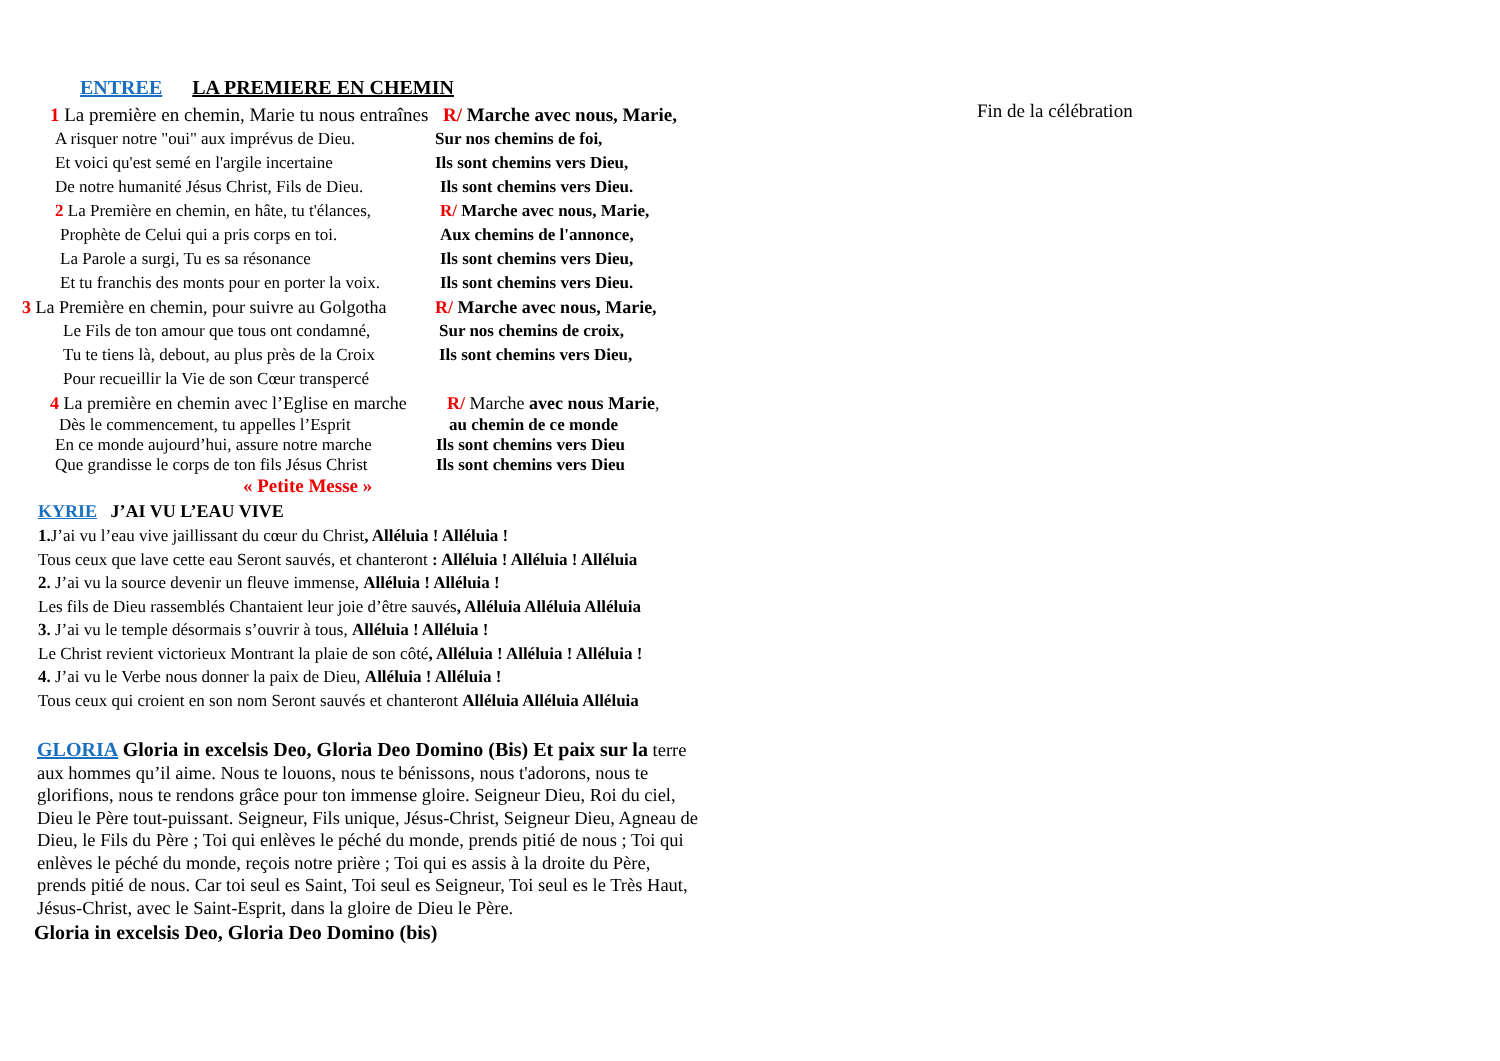ENTREE LA PREMIERE EN CHEMIN
1 La première en chemin, Marie tu nous entraînes R/ Marche avec nous, Marie,
A risquer notre "oui" aux imprévus de Dieu. Sur nos chemins de foi,
Et voici qu'est semé en l'argile incertaine Ils sont chemins vers Dieu,
De notre humanité Jésus Christ, Fils de Dieu. Ils sont chemins vers Dieu.
2 La Première en chemin, en hâte, tu t'élances, R/ Marche avec nous, Marie,
Prophète de Celui qui a pris corps en toi. Aux chemins de l'annonce,
La Parole a surgi, Tu es sa résonance Ils sont chemins vers Dieu,
Et tu franchis des monts pour en porter la voix. Ils sont chemins vers Dieu.
3 La Première en chemin, pour suivre au Golgotha R/ Marche avec nous, Marie,
Le Fils de ton amour que tous ont condamné, Sur nos chemins de croix,
Tu te tiens là, debout, au plus près de la Croix Ils sont chemins vers Dieu,
Pour recueillir la Vie de son Cœur transpercé
4 La première en chemin avec l’Eglise en marche R/ Marche avec nous Marie,
Dès le commencement, tu appelles l’Esprit au chemin de ce monde
En ce monde aujourd’hui, assure notre marche Ils sont chemins vers Dieu
Que grandisse le corps de ton fils Jésus Christ Ils sont chemins vers Dieu
« Petite Messe »
KYRIE J’AI VU L’EAU VIVE
1. J’ai vu l’eau vive jaillissant du cœur du Christ, Alléluia ! Alléluia !
Tous ceux que lave cette eau Seront sauvés, et chanteront : Alléluia ! Alléluia ! Alléluia
2. J’ai vu la source devenir un fleuve immense, Alléluia ! Alléluia !
Les fils de Dieu rassemblés Chantaient leur joie d’être sauvés, Alléluia Alléluia Alléluia
3. J’ai vu le temple désormais s’ouvrir à tous, Alléluia ! Alléluia !
Le Christ revient victorieux Montrant la plaie de son côté, Alléluia ! Alléluia ! Alléluia !
4. J’ai vu le Verbe nous donner la paix de Dieu, Alléluia ! Alléluia !
Tous ceux qui croient en son nom Seront sauvés et chanteront Alléluia Alléluia Alléluia
GLORIA Gloria in excelsis Deo, Gloria Deo Domino (Bis) Et paix sur la terre aux hommes qu’il aime. Nous te louons, nous te bénissons, nous t'adorons, nous te glorifions, nous te rendons grâce pour ton immense gloire. Seigneur Dieu, Roi du ciel, Dieu le Père tout-puissant. Seigneur, Fils unique, Jésus-Christ, Seigneur Dieu, Agneau de Dieu, le Fils du Père ; Toi qui enlèves le péché du monde, prends pitié de nous ; Toi qui enlèves le péché du monde, reçois notre prière ; Toi qui es assis à la droite du Père, prends pitié de nous. Car toi seul es Saint, Toi seul es Seigneur, Toi seul es le Très Haut, Jésus-Christ, avec le Saint-Esprit, dans la gloire de Dieu le Père.
Gloria in excelsis Deo, Gloria Deo Domino (bis)
Fin de la célébration